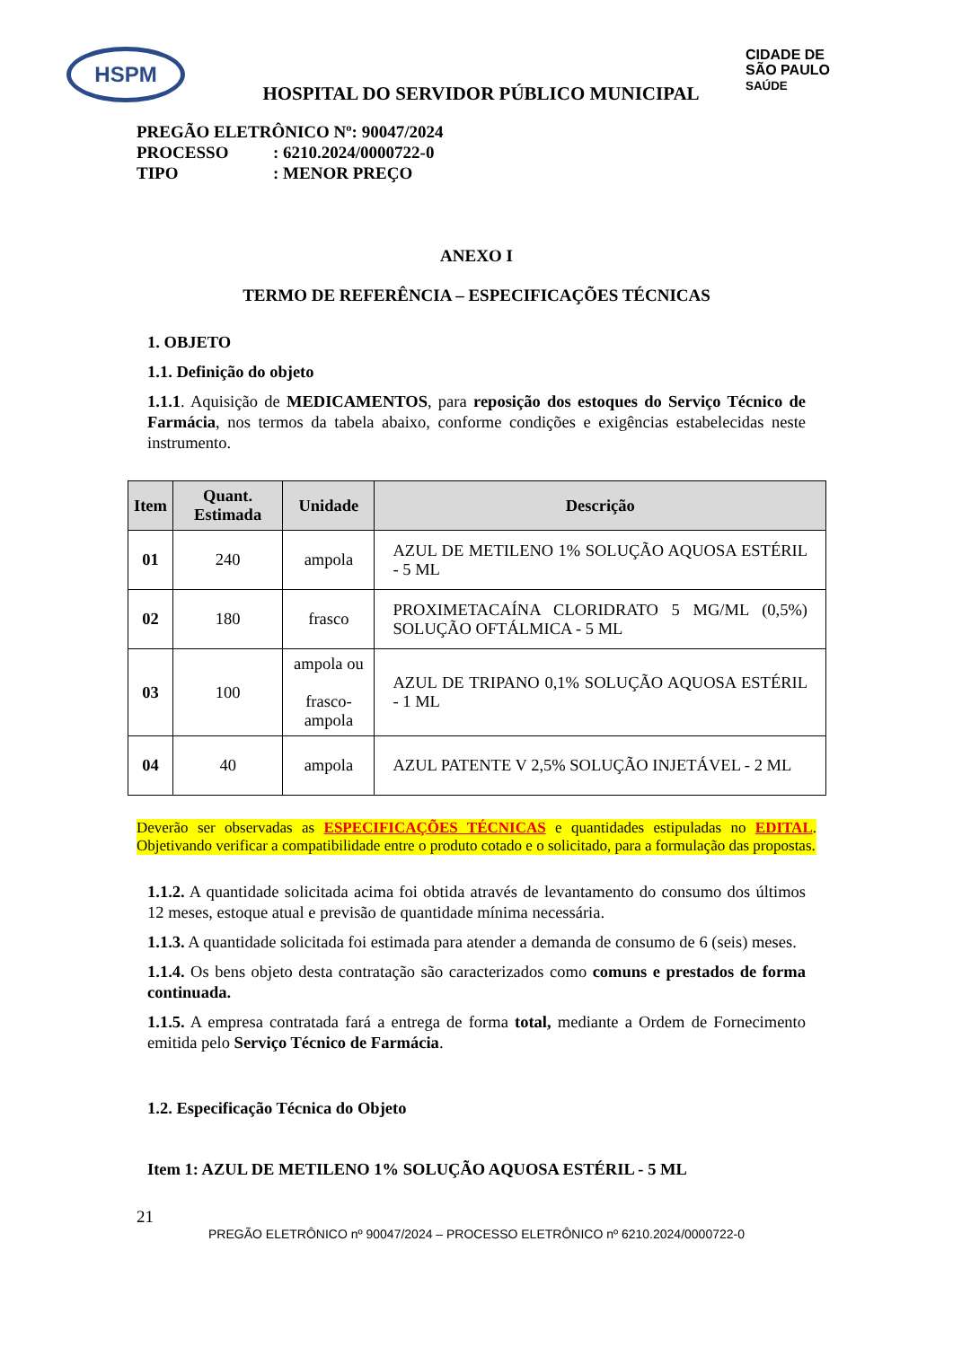HSPM
CIDADE DE
SÃO PAULO
SAÚDE
HOSPITAL DO SERVIDOR PÚBLICO MUNICIPAL
PREGÃO ELETRÔNICO Nº: 90047/2024
PROCESSO: 6210.2024/0000722-0
TIPO: MENOR PREÇO
ANEXO I
TERMO DE REFERÊNCIA – ESPECIFICAÇÕES TÉCNICAS
1. OBJETO
1.1. Definição do objeto
1.1.1. Aquisição de MEDICAMENTOS, para reposição dos estoques do Serviço Técnico de Farmácia, nos termos da tabela abaixo, conforme condições e exigências estabelecidas neste instrumento.
| Item | Quant. Estimada | Unidade | Descrição |
| --- | --- | --- | --- |
| 01 | 240 | ampola | AZUL DE METILENO 1% SOLUÇÃO AQUOSA ESTÉRIL - 5 ML |
| 02 | 180 | frasco | PROXIMETACAÍNA CLORIDRATO 5 MG/ML (0,5%) SOLUÇÃO OFTÁLMICA - 5 ML |
| 03 | 100 | ampola ou frasco-ampola | AZUL DE TRIPANO 0,1% SOLUÇÃO AQUOSA ESTÉRIL - 1 ML |
| 04 | 40 | ampola | AZUL PATENTE V 2,5% SOLUÇÃO INJETÁVEL - 2 ML |
Deverão ser observadas as ESPECIFICAÇÕES TÉCNICAS e quantidades estipuladas no EDITAL. Objetivando verificar a compatibilidade entre o produto cotado e o solicitado, para a formulação das propostas.
1.1.2. A quantidade solicitada acima foi obtida através de levantamento do consumo dos últimos 12 meses, estoque atual e previsão de quantidade mínima necessária.
1.1.3. A quantidade solicitada foi estimada para atender a demanda de consumo de 6 (seis) meses.
1.1.4. Os bens objeto desta contratação são caracterizados como comuns e prestados de forma continuada.
1.1.5. A empresa contratada fará a entrega de forma total, mediante a Ordem de Fornecimento emitida pelo Serviço Técnico de Farmácia.
1.2. Especificação Técnica do Objeto
Item 1: AZUL DE METILENO 1% SOLUÇÃO AQUOSA ESTÉRIL - 5 ML
21
PREGÃO ELETRÔNICO nº 90047/2024 – PROCESSO ELETRÔNICO nº 6210.2024/0000722-0